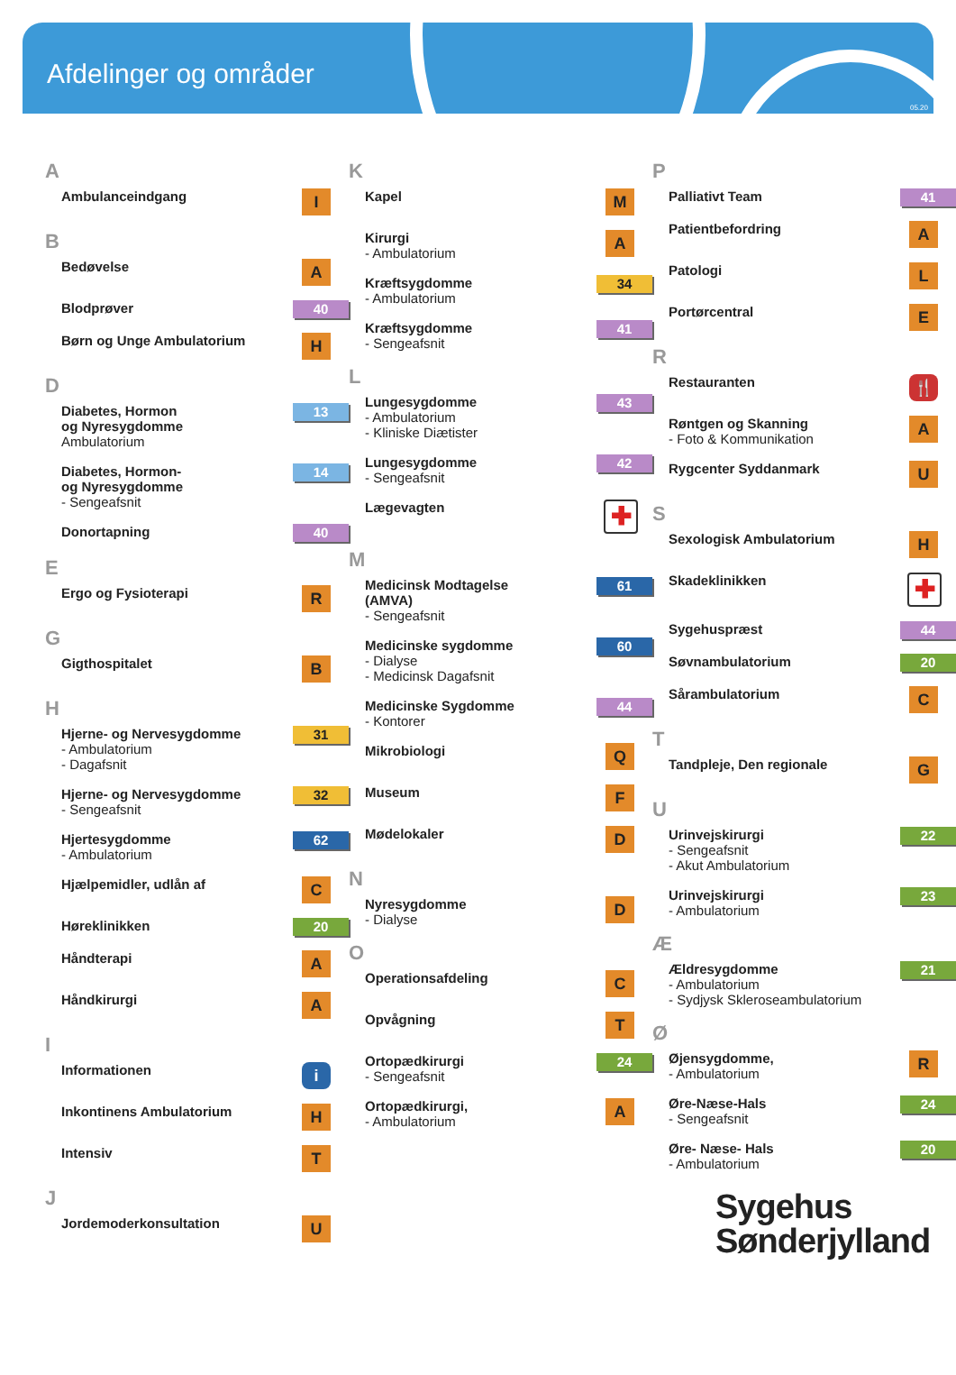Afdelinger og områder
05.20
A
Ambulanceindgang
I
B
Bedøvelse
A
Blodprøver
40
Børn og Unge Ambulatorium
H
D
Diabetes, Hormon
og Nyresygdomme
Ambulatorium
13
Diabetes, Hormon-
og Nyresygdomme
- Sengeafsnit
14
Donortapning
40
E
Ergo og Fysioterapi
R
G
Gigthospitalet
B
H
Hjerne- og Nervesygdomme
- Ambulatorium
- Dagafsnit
31
Hjerne- og Nervesygdomme
- Sengeafsnit
32
Hjertesygdomme
- Ambulatorium
62
Hjælpemidler, udlån af
C
Høreklinikken
20
Håndterapi
A
Håndkirurgi
A
I
Informationen
i
Inkontinens Ambulatorium
H
Intensiv
T
J
Jordemoderkonsultation
U
K
Kapel
M
Kirurgi
- Ambulatorium
A
Kræftsygdomme
- Ambulatorium
34
Kræftsygdomme
- Sengeafsnit
41
L
Lungesygdomme
- Ambulatorium
- Kliniske Diætister
43
Lungesygdomme
- Sengeafsnit
42
Lægevagten
✚
M
Medicinsk Modtagelse
(AMVA)
- Sengeafsnit
61
Medicinske sygdomme
- Dialyse
- Medicinsk Dagafsnit
60
Medicinske Sygdomme
- Kontorer
44
Mikrobiologi
Q
Museum
F
Mødelokaler
D
N
Nyresygdomme
- Dialyse
D
O
Operationsafdeling
C
Opvågning
T
Ortopædkirurgi
- Sengeafsnit
24
Ortopædkirurgi,
- Ambulatorium
A
P
Palliativt Team
41
Patientbefordring
A
Patologi
L
Portørcentral
E
R
Restauranten
🍴
Røntgen og Skanning
- Foto & Kommunikation
A
Rygcenter Syddanmark
U
S
Sexologisk Ambulatorium
H
Skadeklinikken
✚
Sygehuspræst
44
Søvnambulatorium
20
Sårambulatorium
C
T
Tandpleje, Den regionale
G
U
Urinvejskirurgi
- Sengeafsnit
- Akut Ambulatorium
22
Urinvejskirurgi
- Ambulatorium
23
Æ
Ældresygdomme
- Ambulatorium
- Sydjysk Skleroseambulatorium
21
Ø
Øjensygdomme,
- Ambulatorium
R
Øre-Næse-Hals
- Sengeafsnit
24
Øre- Næse- Hals
- Ambulatorium
20
Sygehus
Sønderjylland